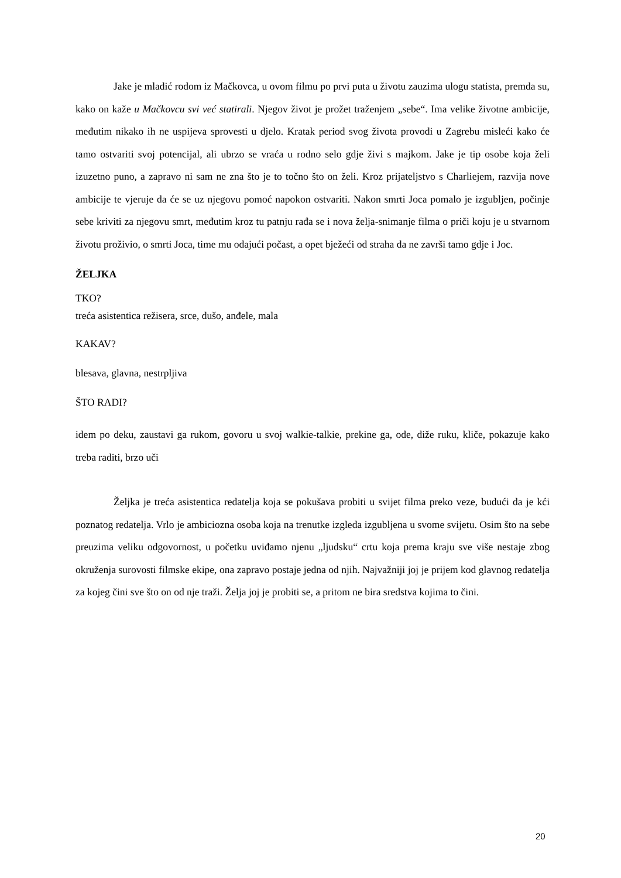Jake je mladić rodom iz Mačkovca, u ovom filmu po prvi puta u životu zauzima ulogu statista, premda su, kako on kaže u Mačkovcu svi već statirali. Njegov život je prožet traženjem „sebe“. Ima velike životne ambicije, međutim nikako ih ne uspijeva sprovesti u djelo. Kratak period svog života provodi u Zagrebu misleći kako će tamo ostvariti svoj potencijal, ali ubrzo se vraća u rodno selo gdje živi s majkom. Jake je tip osobe koja želi izuzetno puno, a zapravo ni sam ne zna što je to točno što on želi. Kroz prijateljstvo s Charliejem, razvija nove ambicije te vjeruje da će se uz njegovu pomoć napokon ostvariti. Nakon smrti Joca pomalo je izgubljen, počinje sebe kriviti za njegovu smrt, međutim kroz tu patnju rađa se i nova želja-snimanje filma o priči koju je u stvarnom životu proživio, o smrti Joca, time mu odajući počast, a opet bježeći od straha da ne završi tamo gdje i Joc.
ŽELJKA
TKO?
treća asistentica režisera, srce, dušo, anđele, mala
KAKAV?
blesava, glavna, nestrpljiva
ŠTO RADI?
idem po deku, zaustavi ga rukom, govoru u svoj walkie-talkie, prekine ga, ode, diže ruku, kliče, pokazuje kako treba raditi, brzo uči
Željka je treća asistentica redatelja koja se pokušava probiti u svijet filma preko veze, budući da je kći poznatog redatelja. Vrlo je ambiciozna osoba koja na trenutke izgleda izgubljena u svome svijetu. Osim što na sebe preuzima veliku odgovornost, u početku uviđamo njenu „ljudsku“ crtu koja prema kraju sve više nestaje zbog okruženja surovosti filmske ekipe, ona zapravo postaje jedna od njih. Najvažniji joj je prijem kod glavnog redatelja za kojeg čini sve što on od nje traži. Želja joj je probiti se, a pritom ne bira sredstva kojima to čini.
20